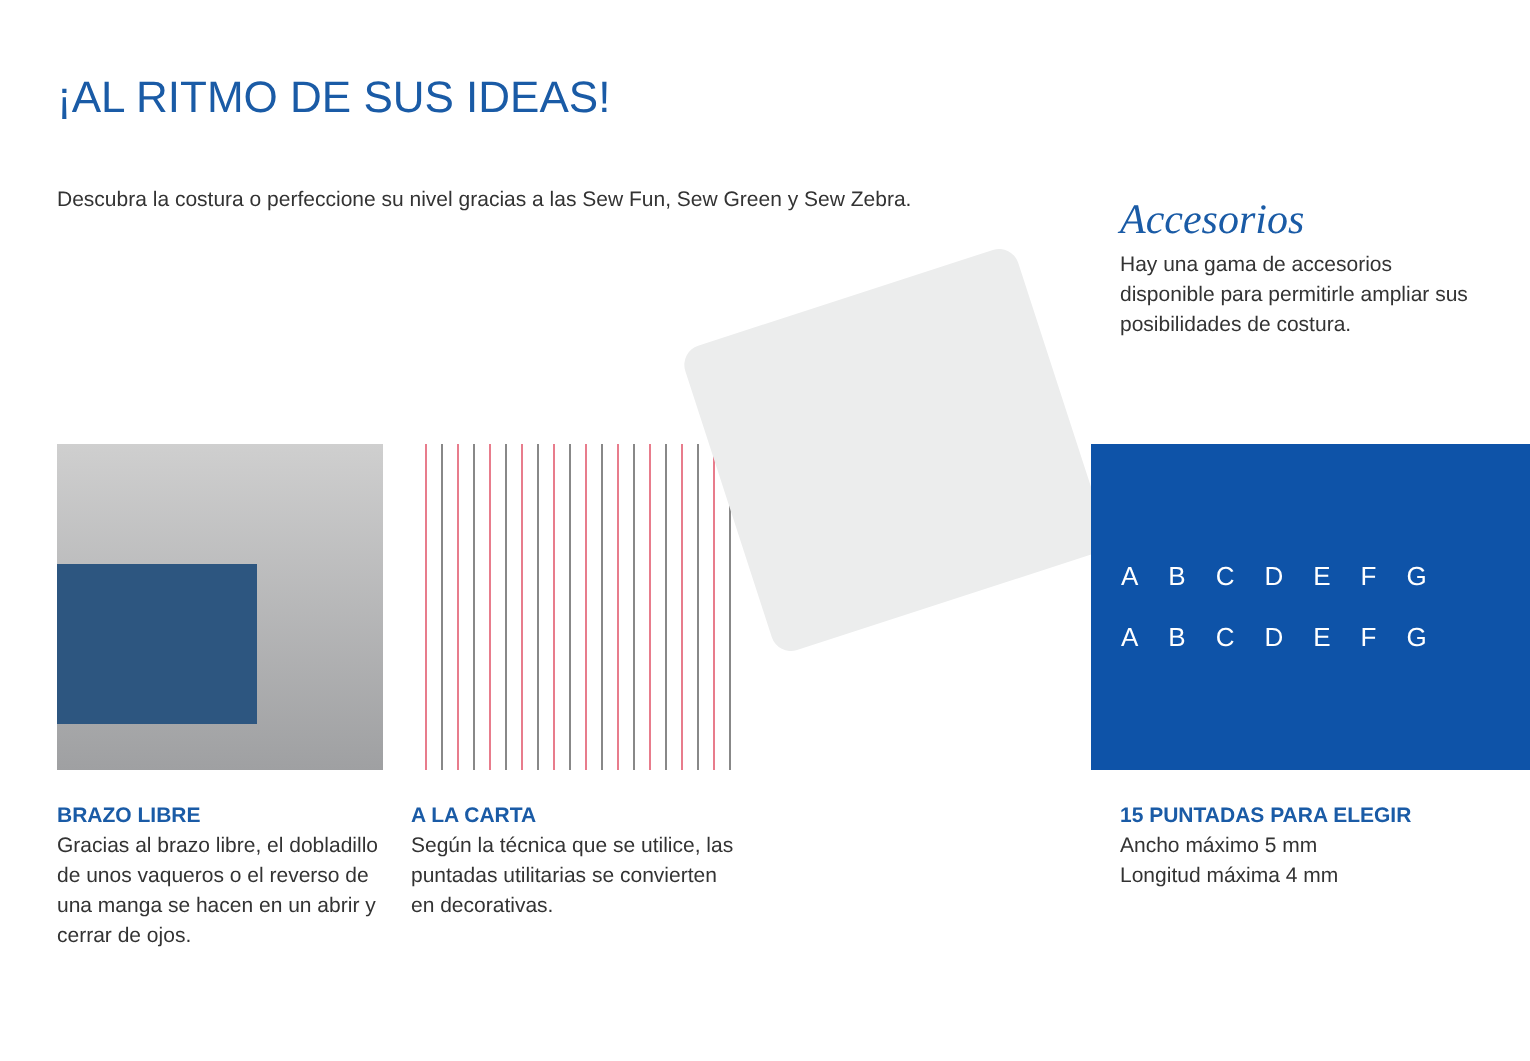¡AL RITMO DE SUS IDEAS!
Descubra la costura o perfeccione su nivel gracias a las Sew Fun, Sew Green y Sew Zebra.
Accesorios
Hay una gama de accesorios disponible para permitirle ampliar sus posibilidades de costura.
ABCDEFG
ABCDEFG
BRAZO LIBRE
Gracias al brazo libre, el dobladillo de unos vaqueros o el reverso de una manga se hacen en un abrir y cerrar de ojos.
A LA CARTA
Según la técnica que se utilice, las puntadas utilitarias se convierten en decorativas.
15 PUNTADAS PARA ELEGIR
Ancho máximo 5 mm
Longitud máxima 4 mm